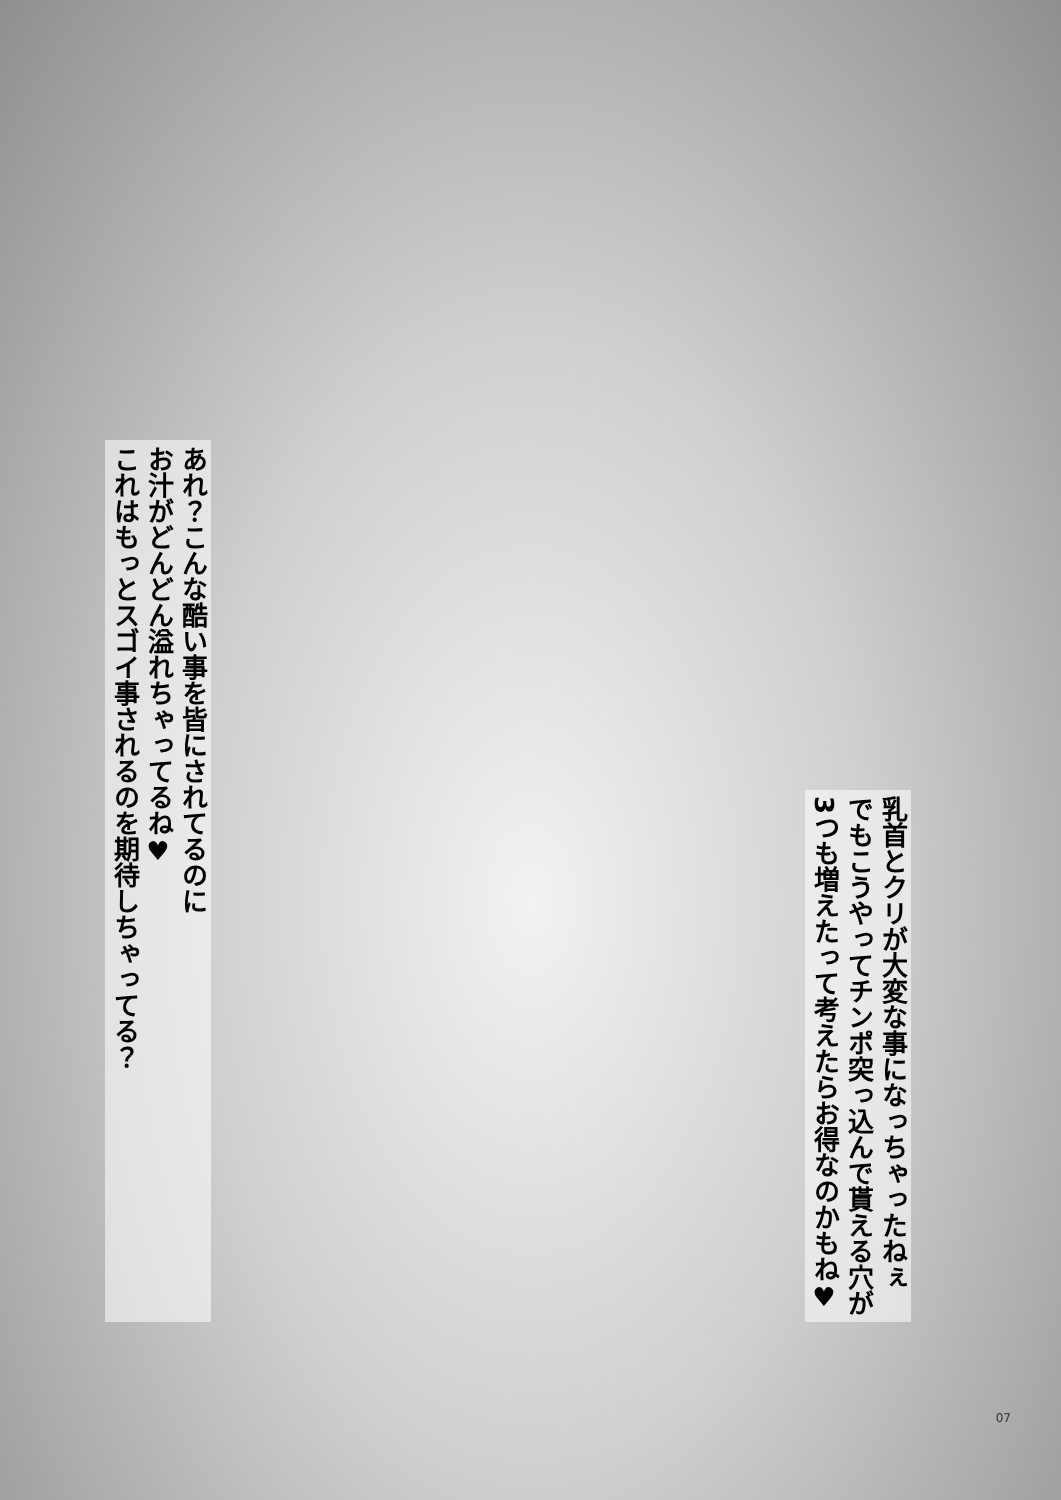乳首とクリが大変な事になっちゃったねぇ
でもこうやってチンポ突っ込んで貰える穴が
3つも増えたって考えたらお得なのかもね♥
あれ？こんな酷い事を皆にされてるのに
お汁がどんどん溢れちゃってるね♥
これはもっとスゴイ事されるのを期待しちゃってる？
07